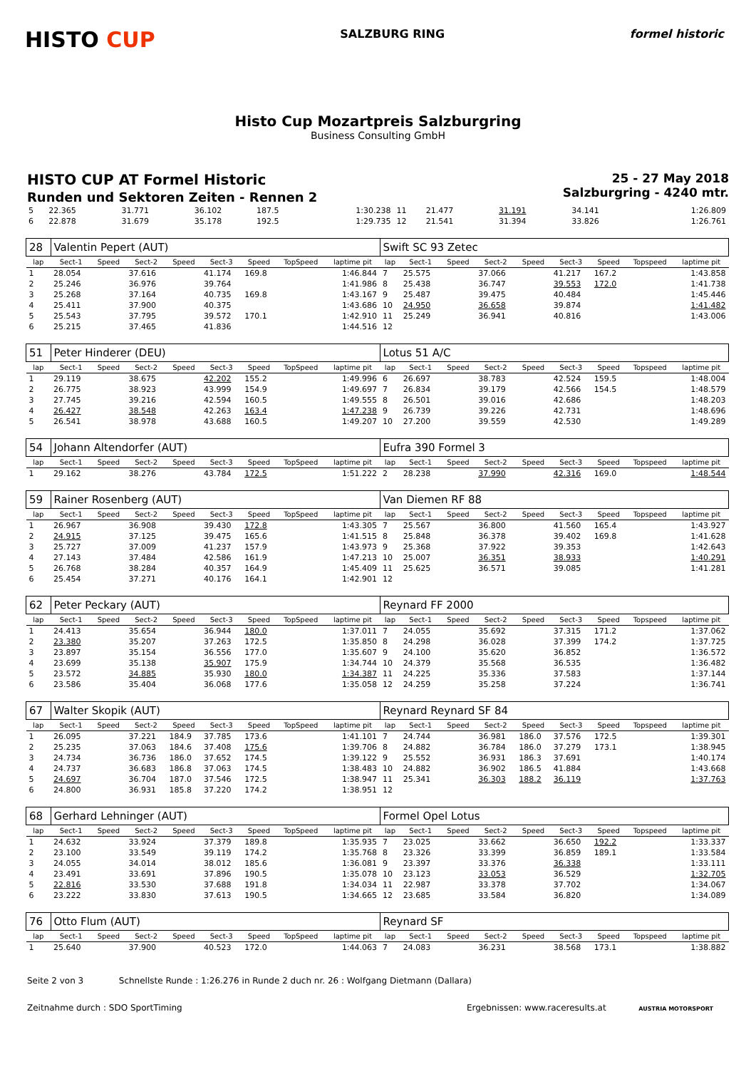HISTO CUP
SALZBURG RING formel historic
Histo Cup Mozartpreis Salzburgring
Business Consulting GmbH
HISTO CUP AT Formel Historic
Runden und Sektoren Zeiten - Rennen 2
25 - 27 May 2018
Salzburgring - 4240 mtr.
| 5 | 22.365 | | 31.771 | | 36.102 | 187.5 | | 1:30.238 | 11 | 21.477 | | 31.191 | | 34.141 | | | 1:26.809 |
| 6 | 22.878 | | 31.679 | | 35.178 | 192.5 | | 1:29.735 | 12 | 21.541 | | 31.394 | | 33.826 | | | 1:26.761 |
| 28 | Valentin Pepert (AUT) | | | | | | | | Swift SC 93 Zetec | | | | | | | | |
| lap | Sect-1 | Speed | Sect-2 | Speed | Sect-3 | Speed | TopSpeed | laptime pit | lap | Sect-1 | Speed | Sect-2 | Speed | Sect-3 | Speed | Topspeed | laptime pit |
| 1 | 28.054 | | 37.616 | | 41.174 | 169.8 | | 1:46.844 | 7 | 25.575 | | 37.066 | | 41.217 | 167.2 | | 1:43.858 |
| 2 | 25.246 | | 36.976 | | 39.764 | | | 1:41.986 | 8 | 25.438 | | 36.747 | | 39.553 | 172.0 | | 1:41.738 |
| 3 | 25.268 | | 37.164 | | 40.735 | 169.8 | | 1:43.167 | 9 | 25.487 | | 39.475 | | 40.484 | | | 1:45.446 |
| 4 | 25.411 | | 37.900 | | 40.375 | | | 1:43.686 | 10 | 24.950 | | 36.658 | | 39.874 | | | 1:41.482 |
| 5 | 25.543 | | 37.795 | | 39.572 | 170.1 | | 1:42.910 | 11 | 25.249 | | 36.941 | | 40.816 | | | 1:43.006 |
| 6 | 25.215 | | 37.465 | | 41.836 | | | 1:44.516 | 12 | | | | | | | | |
| 51 | Peter Hinderer (DEU) | | | | | | | | Lotus 51 A/C | | | | | | | | |
| lap | Sect-1 | Speed | Sect-2 | Speed | Sect-3 | Speed | TopSpeed | laptime pit | lap | Sect-1 | Speed | Sect-2 | Speed | Sect-3 | Speed | Topspeed | laptime pit |
| 1 | 29.119 | | 38.675 | | 42.202 | 155.2 | | 1:49.996 | 6 | 26.697 | | 38.783 | | 42.524 | 159.5 | | 1:48.004 |
| 2 | 26.775 | | 38.923 | | 43.999 | 154.9 | | 1:49.697 | 7 | 26.834 | | 39.179 | | 42.566 | 154.5 | | 1:48.579 |
| 3 | 27.745 | | 39.216 | | 42.594 | 160.5 | | 1:49.555 | 8 | 26.501 | | 39.016 | | 42.686 | | | 1:48.203 |
| 4 | 26.427 | | 38.548 | | 42.263 | 163.4 | | 1:47.238 | 9 | 26.739 | | 39.226 | | 42.731 | | | 1:48.696 |
| 5 | 26.541 | | 38.978 | | 43.688 | 160.5 | | 1:49.207 | 10 | 27.200 | | 39.559 | | 42.530 | | | 1:49.289 |
| 54 | Johann Altendorfer (AUT) | | | | | | | | Eufra 390 Formel 3 | | | | | | | | |
| lap | Sect-1 | Speed | Sect-2 | Speed | Sect-3 | Speed | TopSpeed | laptime pit | lap | Sect-1 | Speed | Sect-2 | Speed | Sect-3 | Speed | Topspeed | laptime pit |
| 1 | 29.162 | | 38.276 | | 43.784 | 172.5 | | 1:51.222 | 2 | 28.238 | | 37.990 | | 42.316 | 169.0 | | 1:48.544 |
| 59 | Rainer Rosenberg (AUT) | | | | | | | | Van Diemen RF 88 | | | | | | | | |
| lap | Sect-1 | Speed | Sect-2 | Speed | Sect-3 | Speed | TopSpeed | laptime pit | lap | Sect-1 | Speed | Sect-2 | Speed | Sect-3 | Speed | Topspeed | laptime pit |
| 1 | 26.967 | | 36.908 | | 39.430 | 172.8 | | 1:43.305 | 7 | 25.567 | | 36.800 | | 41.560 | 165.4 | | 1:43.927 |
| 2 | 24.915 | | 37.125 | | 39.475 | 165.6 | | 1:41.515 | 8 | 25.848 | | 36.378 | | 39.402 | 169.8 | | 1:41.628 |
| 3 | 25.727 | | 37.009 | | 41.237 | 157.9 | | 1:43.973 | 9 | 25.368 | | 37.922 | | 39.353 | | | 1:42.643 |
| 4 | 27.143 | | 37.484 | | 42.586 | 161.9 | | 1:47.213 | 10 | 25.007 | | 36.351 | | 38.933 | | | 1:40.291 |
| 5 | 26.768 | | 38.284 | | 40.357 | 164.9 | | 1:45.409 | 11 | 25.625 | | 36.571 | | 39.085 | | | 1:41.281 |
| 6 | 25.454 | | 37.271 | | 40.176 | 164.1 | | 1:42.901 | 12 | | | | | | | | |
| 62 | Peter Peckary (AUT) | | | | | | | | Reynard FF 2000 | | | | | | | | |
| lap | Sect-1 | Speed | Sect-2 | Speed | Sect-3 | Speed | TopSpeed | laptime pit | lap | Sect-1 | Speed | Sect-2 | Speed | Sect-3 | Speed | Topspeed | laptime pit |
| 1 | 24.413 | | 35.654 | | 36.944 | 180.0 | | 1:37.011 | 7 | 24.055 | | 35.692 | | 37.315 | 171.2 | | 1:37.062 |
| 2 | 23.380 | | 35.207 | | 37.263 | 172.5 | | 1:35.850 | 8 | 24.298 | | 36.028 | | 37.399 | 174.2 | | 1:37.725 |
| 3 | 23.897 | | 35.154 | | 36.556 | 177.0 | | 1:35.607 | 9 | 24.100 | | 35.620 | | 36.852 | | | 1:36.572 |
| 4 | 23.699 | | 35.138 | | 35.907 | 175.9 | | 1:34.744 | 10 | 24.379 | | 35.568 | | 36.535 | | | 1:36.482 |
| 5 | 23.572 | | 34.885 | | 35.930 | 180.0 | | 1:34.387 | 11 | 24.225 | | 35.336 | | 37.583 | | | 1:37.144 |
| 6 | 23.586 | | 35.404 | | 36.068 | 177.6 | | 1:35.058 | 12 | 24.259 | | 35.258 | | 37.224 | | | 1:36.741 |
| 67 | Walter Skopik (AUT) | | | | | | | | Reynard Reynard SF 84 | | | | | | | | |
| lap | Sect-1 | Speed | Sect-2 | Speed | Sect-3 | Speed | TopSpeed | laptime pit | lap | Sect-1 | Speed | Sect-2 | Speed | Sect-3 | Speed | Topspeed | laptime pit |
| 1 | 26.095 | | 37.221 | 184.9 | 37.785 | 173.6 | | 1:41.101 | 7 | 24.744 | | 36.981 | 186.0 | 37.576 | 172.5 | | 1:39.301 |
| 2 | 25.235 | | 37.063 | 184.6 | 37.408 | 175.6 | | 1:39.706 | 8 | 24.882 | | 36.784 | 186.0 | 37.279 | 173.1 | | 1:38.945 |
| 3 | 24.734 | | 36.736 | 186.0 | 37.652 | 174.5 | | 1:39.122 | 9 | 25.552 | | 36.931 | 186.3 | 37.691 | | | 1:40.174 |
| 4 | 24.737 | | 36.683 | 186.8 | 37.063 | 174.5 | | 1:38.483 | 10 | 24.882 | | 36.902 | 186.5 | 41.884 | | | 1:43.668 |
| 5 | 24.697 | | 36.704 | 187.0 | 37.546 | 172.5 | | 1:38.947 | 11 | 25.341 | | 36.303 | 188.2 | 36.119 | | | 1:37.763 |
| 6 | 24.800 | | 36.931 | 185.8 | 37.220 | 174.2 | | 1:38.951 | 12 | | | | | | | | |
| 68 | Gerhard Lehninger (AUT) | | | | | | | | Formel Opel Lotus | | | | | | | | |
| lap | Sect-1 | Speed | Sect-2 | Speed | Sect-3 | Speed | TopSpeed | laptime pit | lap | Sect-1 | Speed | Sect-2 | Speed | Sect-3 | Speed | Topspeed | laptime pit |
| 1 | 24.632 | | 33.924 | | 37.379 | 189.8 | | 1:35.935 | 7 | 23.025 | | 33.662 | | 36.650 | 192.2 | | 1:33.337 |
| 2 | 23.100 | | 33.549 | | 39.119 | 174.2 | | 1:35.768 | 8 | 23.326 | | 33.399 | | 36.859 | 189.1 | | 1:33.584 |
| 3 | 24.055 | | 34.014 | | 38.012 | 185.6 | | 1:36.081 | 9 | 23.397 | | 33.376 | | 36.338 | | | 1:33.111 |
| 4 | 23.491 | | 33.691 | | 37.896 | 190.5 | | 1:35.078 | 10 | 23.123 | | 33.053 | | 36.529 | | | 1:32.705 |
| 5 | 22.816 | | 33.530 | | 37.688 | 191.8 | | 1:34.034 | 11 | 22.987 | | 33.378 | | 37.702 | | | 1:34.067 |
| 6 | 23.222 | | 33.830 | | 37.613 | 190.5 | | 1:34.665 | 12 | 23.685 | | 33.584 | | 36.820 | | | 1:34.089 |
| 76 | Otto Flum (AUT) | | | | | | | | Reynard SF | | | | | | | | |
| lap | Sect-1 | Speed | Sect-2 | Speed | Sect-3 | Speed | TopSpeed | laptime pit | lap | Sect-1 | Speed | Sect-2 | Speed | Sect-3 | Speed | Topspeed | laptime pit |
| 1 | 25.640 | | 37.900 | | 40.523 | 172.0 | | 1:44.063 | 7 | 24.083 | | 36.231 | | 38.568 | 173.1 | | 1:38.882 |
Seite 2 von 3 Schnellste Runde : 1:26.276 in Runde 2 duch nr. 26 : Wolfgang Dietmann (Dallara)
Zeitnahme durch : SDO SportTiming
Ergebnissen: www.raceresults.at AUSTRIA MOTORSPORT